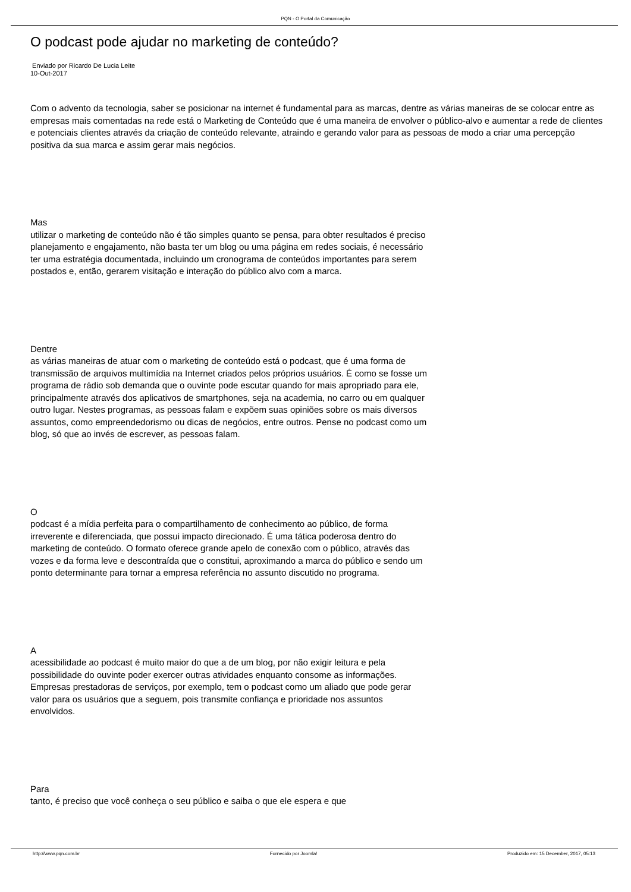PQN - O Portal da Comunicação
O podcast pode ajudar no marketing de conteúdo?
Enviado por Ricardo De Lucia Leite
10-Out-2017
Com o advento da tecnologia, saber se posicionar na internet é fundamental para as marcas, dentre as várias maneiras de se colocar entre as empresas mais comentadas na rede está o Marketing de Conteúdo que é uma maneira de envolver o público-alvo e aumentar a rede de clientes e potenciais clientes através da criação de conteúdo relevante, atraindo e gerando valor para as pessoas de modo a criar uma percepção positiva da sua marca e assim gerar mais negócios.
Mas
utilizar o marketing de conteúdo não é tão simples quanto se pensa, para obter resultados é preciso planejamento e engajamento, não basta ter um blog ou uma página em redes sociais, é necessário ter uma estratégia documentada, incluindo um cronograma de conteúdos importantes para serem postados e, então, gerarem visitação e interação do público alvo com a marca.
Dentre
as várias maneiras de atuar com o marketing de conteúdo está o podcast, que é uma forma de transmissão de arquivos multimídia na Internet criados pelos próprios usuários. É como se fosse um programa de rádio sob demanda que o ouvinte pode escutar quando for mais apropriado para ele, principalmente através dos aplicativos de smartphones, seja na academia, no carro ou em qualquer outro lugar. Nestes programas, as pessoas falam e expõem suas opiniões sobre os mais diversos assuntos, como empreendedorismo ou dicas de negócios, entre outros. Pense no podcast como um blog, só que ao invés de escrever, as pessoas falam.
O
podcast é a mídia perfeita para o compartilhamento de conhecimento ao público, de forma irreverente e diferenciada, que possui impacto direcionado. É uma tática poderosa dentro do marketing de conteúdo. O formato oferece grande apelo de conexão com o público, através das vozes e da forma leve e descontraída que o constitui, aproximando a marca do público e sendo um ponto determinante para tornar a empresa referência no assunto discutido no programa.
A
acessibilidade ao podcast é muito maior do que a de um blog, por não exigir leitura e pela possibilidade do ouvinte poder exercer outras atividades enquanto consome as informações. Empresas prestadoras de serviços, por exemplo, tem o podcast como um aliado que pode gerar valor para os usuários que a seguem, pois transmite confiança e prioridade nos assuntos envolvidos.
Para
tanto, é preciso que você conheça o seu público e saiba o que ele espera e que
http://www.pqn.com.br Fornecido por Joomla! Produzido em: 15 December, 2017, 05:13